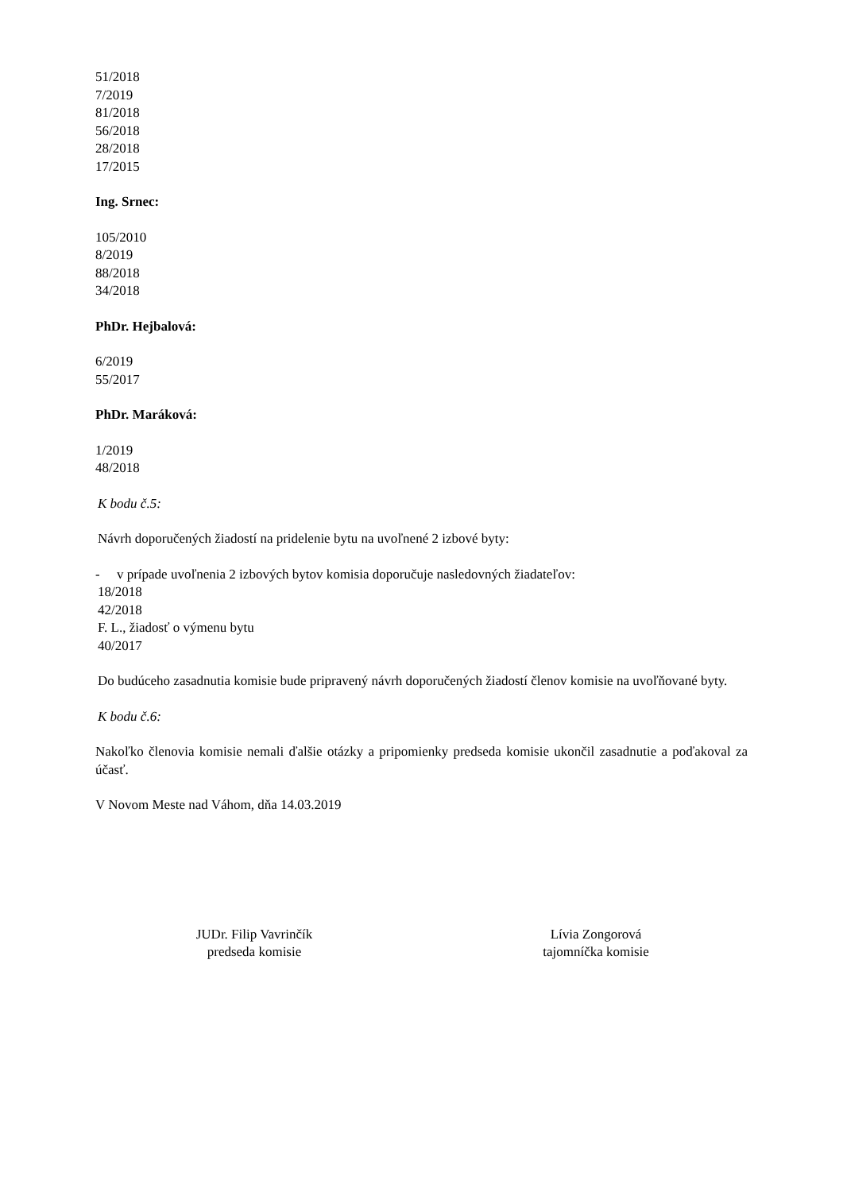51/2018
7/2019
81/2018
56/2018
28/2018
17/2015
Ing. Srnec:
105/2010
8/2019
88/2018
34/2018
PhDr. Hejbalová:
6/2019
55/2017
PhDr. Maráková:
1/2019
48/2018
K bodu č.5:
Návrh doporučených žiadostí na pridelenie bytu na uvoľnené 2 izbové byty:
- v prípade uvoľnenia 2 izbových bytov komisia doporučuje nasledovných žiadateľov:
18/2018
42/2018
F. L., žiadosť o výmenu bytu
40/2017
Do budúceho zasadnutia komisie bude pripravený návrh doporučených žiadostí členov komisie na uvoľňované byty.
K bodu č.6:
Nakoľko členovia komisie nemali ďalšie otázky a pripomienky predseda komisie ukončil zasadnutie a poďakoval za účasť.
V Novom Meste nad Váhom, dňa 14.03.2019
JUDr. Filip Vavrinčík
predseda komisie
Lívia Zongorová
tajomníčka komisie